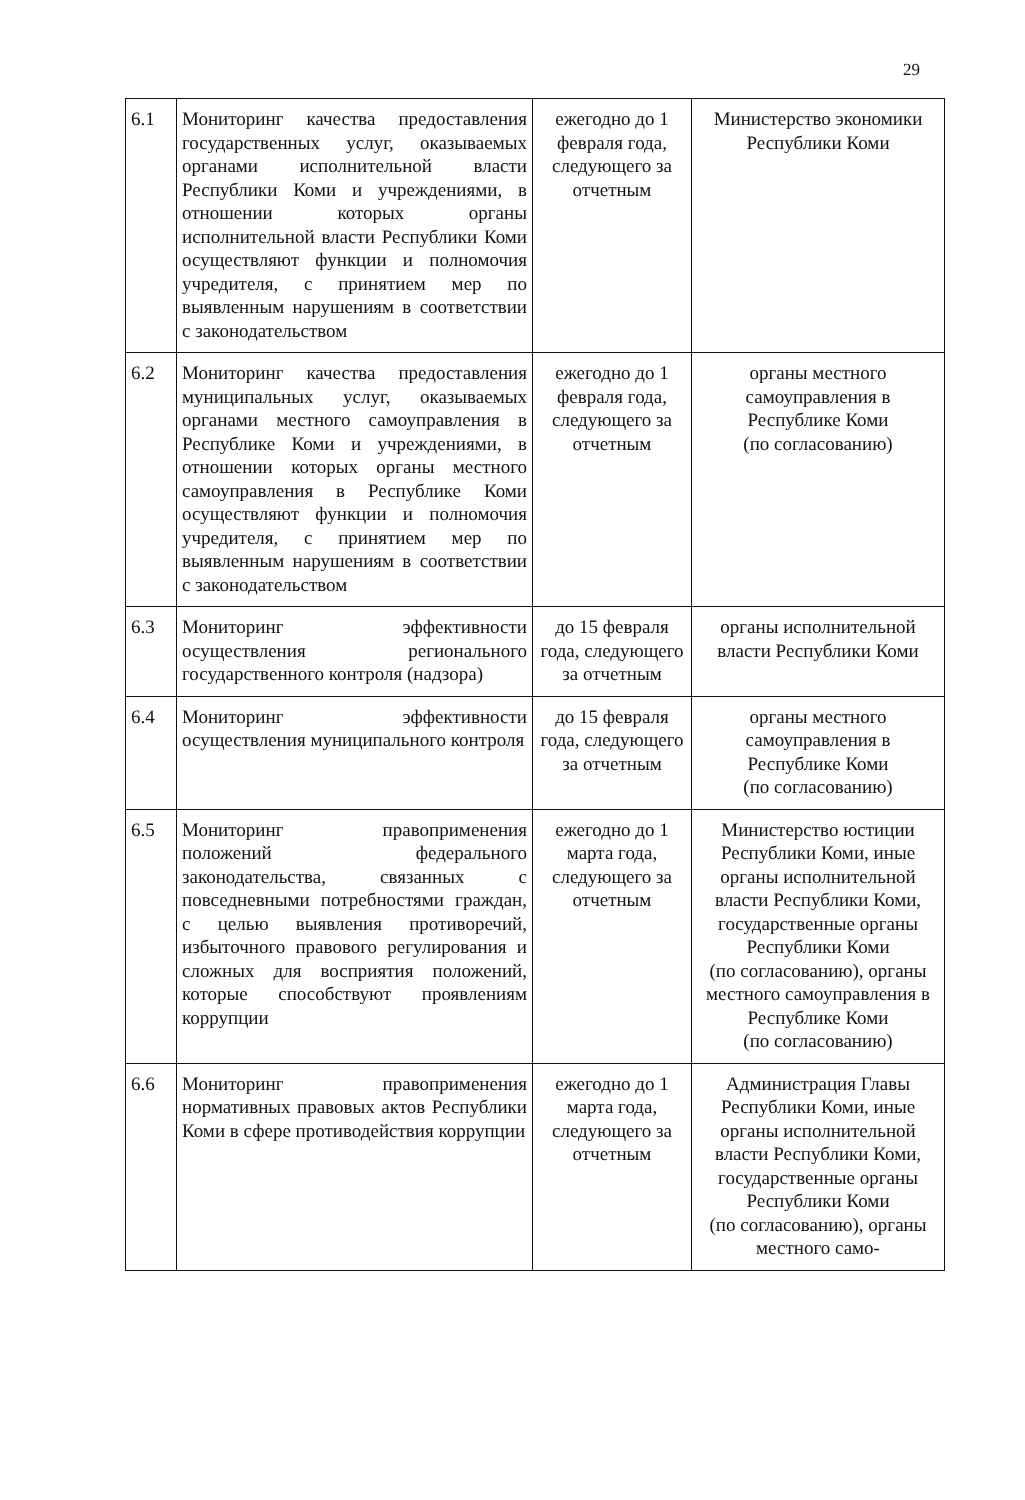29
| 6.1 | Мониторинг качества предоставления государственных услуг, оказываемых органами исполнительной власти Республики Коми и учреждениями, в отношении которых органы исполнительной власти Республики Коми осуществляют функции и полномочия учредителя, с принятием мер по выявленным нарушениям в соответствии с законодательством | ежегодно до 1 февраля года, следующего за отчетным | Министерство экономики Республики Коми |
| 6.2 | Мониторинг качества предоставления муниципальных услуг, оказываемых органами местного самоуправления в Республике Коми и учреждениями, в отношении которых органы местного самоуправления в Республике Коми осуществляют функции и полномочия учредителя, с принятием мер по выявленным нарушениям в соответствии с законодательством | ежегодно до 1 февраля года, следующего за отчетным | органы местного самоуправления в Республике Коми (по согласованию) |
| 6.3 | Мониторинг эффективности осуществления регионального государственного контроля (надзора) | до 15 февраля года, следующего за отчетным | органы исполнительной власти Республики Коми |
| 6.4 | Мониторинг эффективности осуществления муниципального контроля | до 15 февраля года, следующего за отчетным | органы местного самоуправления в Республике Коми (по согласованию) |
| 6.5 | Мониторинг правоприменения положений федерального законодательства, связанных с повседневными потребностями граждан, с целью выявления противоречий, избыточного правового регулирования и сложных для восприятия положений, которые способствуют проявлениям коррупции | ежегодно до 1 марта года, следующего за отчетным | Министерство юстиции Республики Коми, иные органы исполнительной власти Республики Коми, государственные органы Республики Коми (по согласованию), органы местного самоуправления в Республике Коми (по согласованию) |
| 6.6 | Мониторинг правоприменения нормативных правовых актов Республики Коми в сфере противодействия коррупции | ежегодно до 1 марта года, следующего за отчетным | Администрация Главы Республики Коми, иные органы исполнительной власти Республики Коми, государственные органы Республики Коми (по согласованию), органы местного само- |